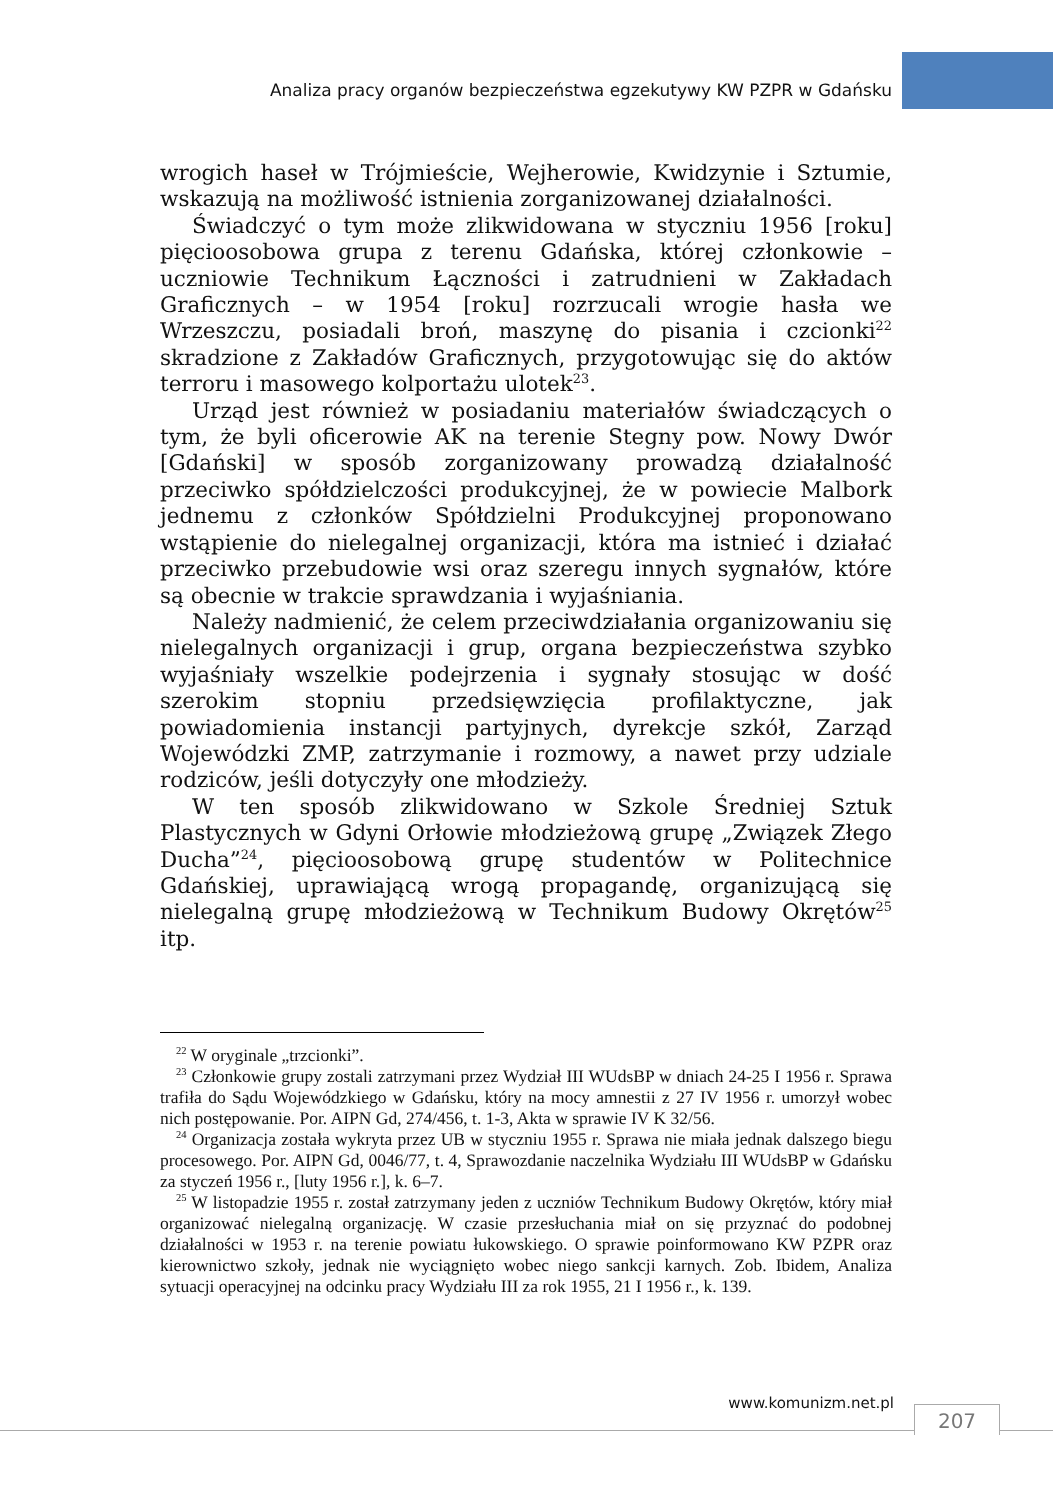Analiza pracy organów bezpieczeństwa egzekutywy KW PZPR w Gdańsku
wrogich haseł w Trójmieście, Wejherowie, Kwidzynie i Sztumie, wskazują na możliwość istnienia zorganizowanej działalności.
Świadczyć o tym może zlikwidowana w styczniu 1956 [roku] pięcioosobowa grupa z terenu Gdańska, której członkowie – uczniowie Technikum Łączności i zatrudnieni w Zakładach Graficznych – w 1954 [roku] rozrzucali wrogie hasła we Wrzeszczu, posiadali broń, maszynę do pisania i czcionki<sup>22</sup> skradzione z Zakładów Graficznych, przygotowując się do aktów terroru i masowego kolportażu ulotek<sup>23</sup>.
Urząd jest również w posiadaniu materiałów świadczących o tym, że byli oficerowie AK na terenie Stegny pow. Nowy Dwór [Gdański] w sposób zorganizowany prowadzą działalność przeciwko spółdzielczości produkcyjnej, że w powiecie Malbork jednemu z członków Spółdzielni Produkcyjnej proponowano wstąpienie do nielegalnej organizacji, która ma istnieć i działać przeciwko przebudowie wsi oraz szeregu innych sygnałów, które są obecnie w trakcie sprawdzania i wyjaśniania.
Należy nadmienić, że celem przeciwdziałania organizowaniu się nielegalnych organizacji i grup, organa bezpieczeństwa szybko wyjaśniały wszelkie podejrzenia i sygnały stosując w dość szerokim stopniu przedsięwzięcia profilaktyczne, jak powiadomienia instancji partyjnych, dyrekcje szkół, Zarząd Wojewódzki ZMP, zatrzymanie i rozmowy, a nawet przy udziale rodziców, jeśli dotyczyły one młodzieży.
W ten sposób zlikwidowano w Szkole Średniej Sztuk Plastycznych w Gdyni Orłowie młodzieżową grupę „Związek Złego Ducha”<sup>24</sup>, pięcioosobową grupę studentów w Politechnice Gdańskiej, uprawiającą wrogą propagandę, organizującą się nielegalną grupę młodzieżową w Technikum Budowy Okrętów<sup>25</sup> itp.
<sup>22</sup> W oryginale „trzcionki”.
<sup>23</sup> Członkowie grupy zostali zatrzymani przez Wydział III WUdsBP w dniach 24-25 I 1956 r. Sprawa trafiła do Sądu Wojewódzkiego w Gdańsku, który na mocy amnestii z 27 IV 1956 r. umorzył wobec nich postępowanie. Por. AIPN Gd, 274/456, t. 1-3, Akta w sprawie IV K 32/56.
<sup>24</sup> Organizacja została wykryta przez UB w styczniu 1955 r. Sprawa nie miała jednak dalszego biegu procesowego. Por. AIPN Gd, 0046/77, t. 4, Sprawozdanie naczelnika Wydziału III WUdsBP w Gdańsku za styczeń 1956 r., [luty 1956 r.], k. 6–7.
<sup>25</sup> W listopadzie 1955 r. został zatrzymany jeden z uczniów Technikum Budowy Okrętów, który miał organizować nielegalną organizację. W czasie przesłuchania miał on się przyznać do podobnej działalności w 1953 r. na terenie powiatu łukowskiego. O sprawie poinformowano KW PZPR oraz kierownictwo szkoły, jednak nie wyciągnięto wobec niego sankcji karnych. Zob. Ibidem, Analiza sytuacji operacyjnej na odcinku pracy Wydziału III za rok 1955, 21 I 1956 r., k. 139.
www.komunizm.net.pl
207